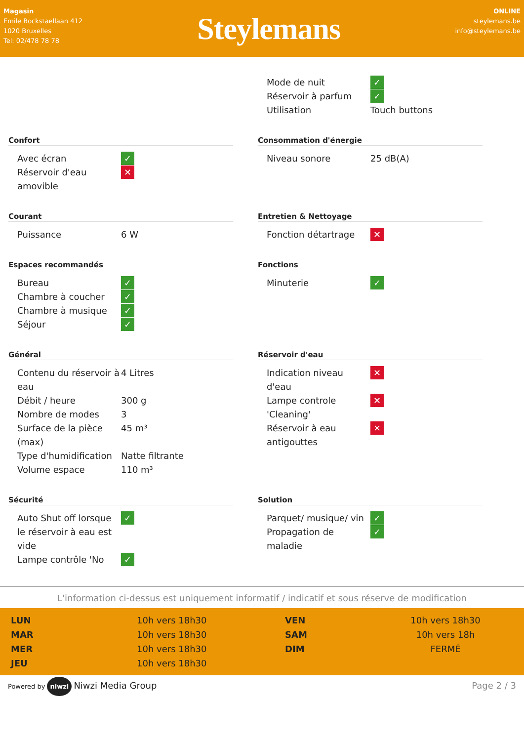Magasin
Emile Bockstaellaan 412
1020 Bruxelles
Tel: 02/478 78 78
Steylemans
ONLINE
steylemans.be
info@steylemans.be
| Mode de nuit | ✓ |
| Réservoir à parfum | ✓ |
| Utilisation | Touch buttons |
Confort
| Avec écran | ✓ |
| Réservoir d'eau amovible | ✕ |
Consommation d'énergie
| Niveau sonore | 25 dB(A) |
Courant
| Puissance | 6 W |
Entretien & Nettoyage
| Fonction détartrage | ✕ |
Espaces recommandés
| Bureau | ✓ |
| Chambre à coucher | ✓ |
| Chambre à musique | ✓ |
| Séjour | ✓ |
Fonctions
| Minuterie | ✓ |
Général
| Contenu du réservoir à eau | 4 Litres |
| Débit / heure | 300 g |
| Nombre de modes | 3 |
| Surface de la pièce (max) | 45 m³ |
| Type d'humidification | Natte filtrante |
| Volume espace | 110 m³ |
Réservoir d'eau
| Indication niveau d'eau | ✕ |
| Lampe controle 'Cleaning' | ✕ |
| Réservoir à eau antigouttes | ✕ |
Sécurité
| Auto Shut off lorsque le réservoir à eau est vide | ✓ |
| Lampe contrôle 'No | ✓ |
Solution
| Parquet/ musique/ vin | ✓ |
| Propagation de maladie | ✓ |
L'information ci-dessus est uniquement informatif / indicatif et sous réserve de modification
LUN
10h vers 18h30
VEN
10h vers 18h30
MAR
10h vers 18h30
SAM
10h vers 18h
MER
10h vers 18h30
DIM
FERMÉ
JEU
10h vers 18h30
Powered by niwzi Niwzi Media Group
Page 2 / 3